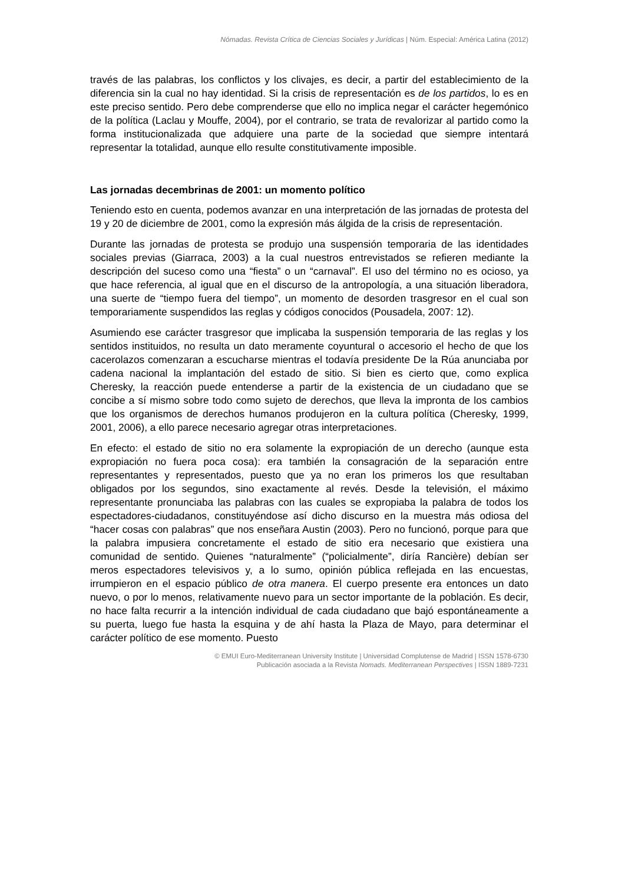Nómadas. Revista Crítica de Ciencias Sociales y Jurídicas | Núm. Especial: América Latina (2012)
través de las palabras, los conflictos y los clivajes, es decir, a partir del establecimiento de la diferencia sin la cual no hay identidad. Si la crisis de representación es de los partidos, lo es en este preciso sentido. Pero debe comprenderse que ello no implica negar el carácter hegemónico de la política (Laclau y Mouffe, 2004), por el contrario, se trata de revalorizar al partido como la forma institucionalizada que adquiere una parte de la sociedad que siempre intentará representar la totalidad, aunque ello resulte constitutivamente imposible.
Las jornadas decembrinas de 2001: un momento político
Teniendo esto en cuenta, podemos avanzar en una interpretación de las jornadas de protesta del 19 y 20 de diciembre de 2001, como la expresión más álgida de la crisis de representación.
Durante las jornadas de protesta se produjo una suspensión temporaria de las identidades sociales previas (Giarraca, 2003) a la cual nuestros entrevistados se refieren mediante la descripción del suceso como una “fiesta” o un “carnaval”. El uso del término no es ocioso, ya que hace referencia, al igual que en el discurso de la antropología, a una situación liberadora, una suerte de “tiempo fuera del tiempo”, un momento de desorden trasgresor en el cual son temporariamente suspendidos las reglas y códigos conocidos (Pousadela, 2007: 12).
Asumiendo ese carácter trasgresor que implicaba la suspensión temporaria de las reglas y los sentidos instituidos, no resulta un dato meramente coyuntural o accesorio el hecho de que los cacerolazos comenzaran a escucharse mientras el todavía presidente De la Rúa anunciaba por cadena nacional la implantación del estado de sitio. Si bien es cierto que, como explica Cheresky, la reacción puede entenderse a partir de la existencia de un ciudadano que se concibe a sí mismo sobre todo como sujeto de derechos, que lleva la impronta de los cambios que los organismos de derechos humanos produjeron en la cultura política (Cheresky, 1999, 2001, 2006), a ello parece necesario agregar otras interpretaciones.
En efecto: el estado de sitio no era solamente la expropiación de un derecho (aunque esta expropiación no fuera poca cosa): era también la consagración de la separación entre representantes y representados, puesto que ya no eran los primeros los que resultaban obligados por los segundos, sino exactamente al revés. Desde la televisión, el máximo representante pronunciaba las palabras con las cuales se expropiaba la palabra de todos los espectadores-ciudadanos, constituyéndose así dicho discurso en la muestra más odiosa del “hacer cosas con palabras” que nos enseñara Austin (2003). Pero no funcionó, porque para que la palabra impusiera concretamente el estado de sitio era necesario que existiera una comunidad de sentido. Quienes “naturalmente” (“policialmente”, diría Rancière) debían ser meros espectadores televisivos y, a lo sumo, opinión pública reflejada en las encuestas, irrumpieron en el espacio público de otra manera. El cuerpo presente era entonces un dato nuevo, o por lo menos, relativamente nuevo para un sector importante de la población. Es decir, no hace falta recurrir a la intención individual de cada ciudadano que bajó espontáneamente a su puerta, luego fue hasta la esquina y de ahí hasta la Plaza de Mayo, para determinar el carácter político de ese momento. Puesto
© EMUI Euro-Mediterranean University Institute | Universidad Complutense de Madrid | ISSN 1578-6730
Publicación asociada a la Revista Nomads. Mediterranean Perspectives | ISSN 1889-7231